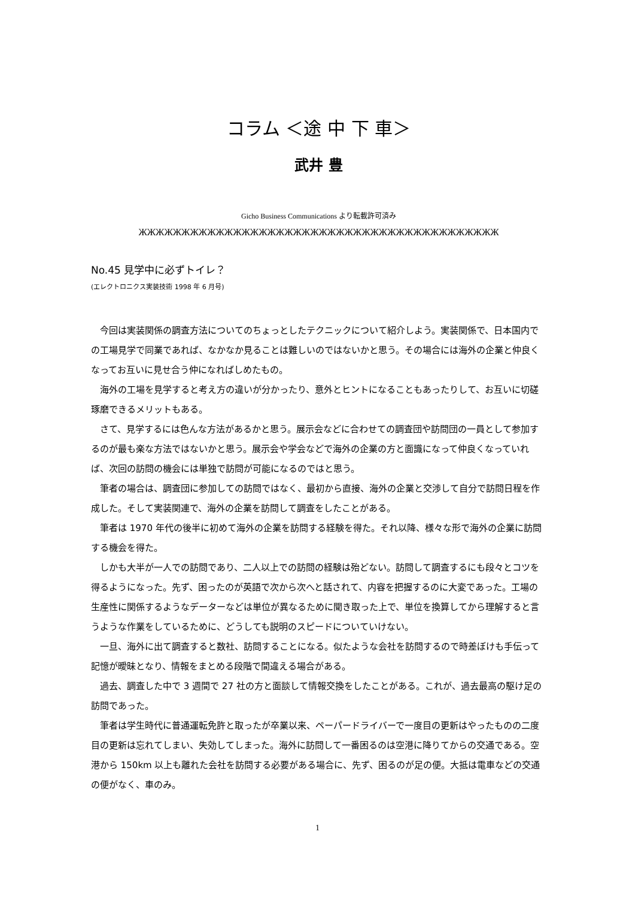コラム ＜途 中 下 車＞
武井 豊
Gicho Business Communications より転載許可済み
ЖЖЖЖЖЖЖЖЖЖЖЖЖЖЖЖЖЖЖЖЖЖЖЖЖЖЖЖЖЖЖЖЖЖЖЖЖЖЖЖЖЖ
No.45 見学中に必ずトイレ？
(エレクトロニクス実装技術 1998 年 6 月号)
今回は実装関係の調査方法についてのちょっとしたテクニックについて紹介しよう。実装関係で、日本国内での工場見学で同業であれば、なかなか見ることは難しいのではないかと思う。その場合には海外の企業と仲良くなってお互いに見せ合う仲になればしめたもの。
海外の工場を見学すると考え方の違いが分かったり、意外とヒントになることもあったりして、お互いに切磋琢磨できるメリットもある。
さて、見学するには色んな方法があるかと思う。展示会などに合わせての調査団や訪問団の一員として参加するのが最も楽な方法ではないかと思う。展示会や学会などで海外の企業の方と面識になって仲良くなっていれば、次回の訪問の機会には単独で訪問が可能になるのではと思う。
筆者の場合は、調査団に参加しての訪問ではなく、最初から直接、海外の企業と交渉して自分で訪問日程を作成した。そして実装関連で、海外の企業を訪問して調査をしたことがある。
筆者は 1970 年代の後半に初めて海外の企業を訪問する経験を得た。それ以降、様々な形で海外の企業に訪問する機会を得た。
しかも大半が一人での訪問であり、二人以上での訪問の経験は殆どない。訪問して調査するにも段々とコツを得るようになった。先ず、困ったのが英語で次から次へと話されて、内容を把握するのに大変であった。工場の生産性に関係するようなデーターなどは単位が異なるために聞き取った上で、単位を換算してから理解すると言うような作業をしているために、どうしても説明のスピードについていけない。
一旦、海外に出て調査すると数社、訪問することになる。似たような会社を訪問するので時差ぼけも手伝って記憶が曖昧となり、情報をまとめる段階で間違える場合がある。
過去、調査した中で 3 週間で 27 社の方と面談して情報交換をしたことがある。これが、過去最高の駆け足の訪問であった。
筆者は学生時代に普通運転免許と取ったが卒業以来、ペーパードライバーで一度目の更新はやったものの二度目の更新は忘れてしまい、失効してしまった。海外に訪問して一番困るのは空港に降りてからの交通である。空港から 150km 以上も離れた会社を訪問する必要がある場合に、先ず、困るのが足の便。大抵は電車などの交通の便がなく、車のみ。
1